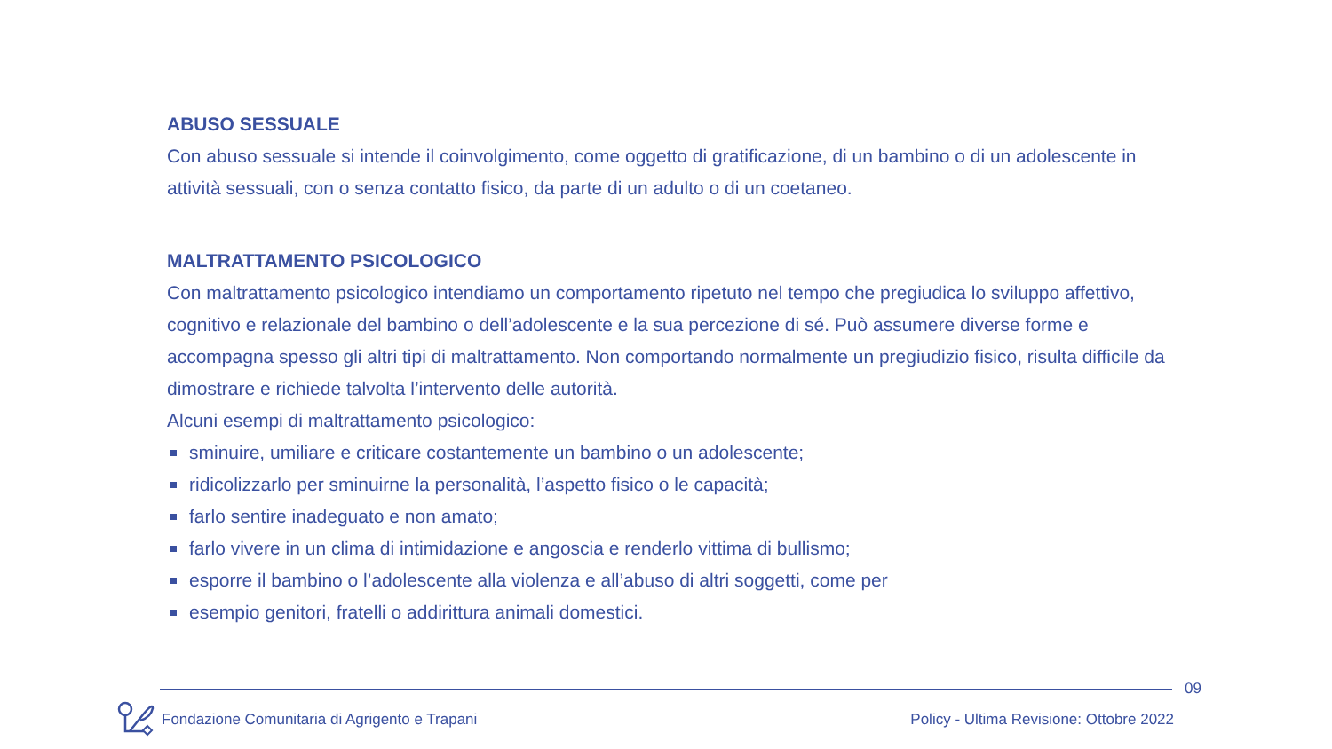ABUSO SESSUALE
Con abuso sessuale si intende il coinvolgimento, come oggetto di gratificazione, di un bambino o di un adolescente in attività sessuali, con o senza contatto fisico, da parte di un adulto o di un coetaneo.
MALTRATTAMENTO PSICOLOGICO
Con maltrattamento psicologico intendiamo un comportamento ripetuto nel tempo che pregiudica lo sviluppo affettivo, cognitivo e relazionale del bambino o dell’adolescente e la sua percezione di sé. Può assumere diverse forme e accompagna spesso gli altri tipi di maltrattamento. Non comportando normalmente un pregiudizio fisico, risulta difficile da dimostrare e richiede talvolta l’intervento delle autorità.
Alcuni esempi di maltrattamento psicologico:
sminuire, umiliare e criticare costantemente un bambino o un adolescente;
ridicolizzarlo per sminuirne la personalità, l’aspetto fisico o le capacità;
farlo sentire inadeguato e non amato;
farlo vivere in un clima di intimidazione e angoscia e renderlo vittima di bullismo;
esporre il bambino o l’adolescente alla violenza e all’abuso di altri soggetti, come per
esempio genitori, fratelli o addirittura animali domestici.
09
Fondazione Comunitaria di Agrigento e Trapani
Policy - Ultima Revisione: Ottobre 2022